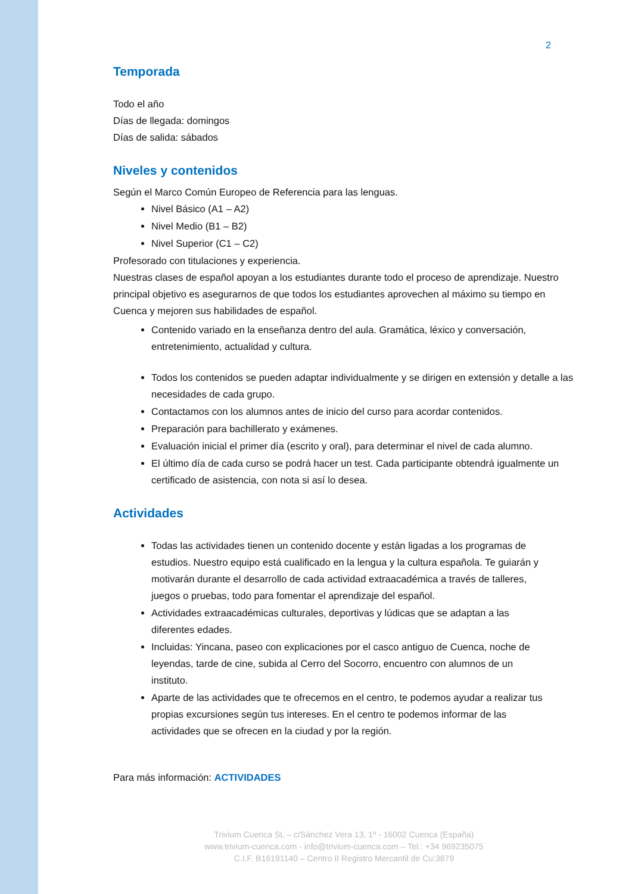2
Temporada
Todo el año
Días de llegada: domingos
Días de salida: sábados
Niveles y contenidos
Según el Marco Común Europeo de Referencia para las lenguas.
Nivel Básico (A1 – A2)
Nivel Medio (B1 – B2)
Nivel Superior (C1 – C2)
Profesorado con titulaciones y experiencia.
Nuestras clases de español apoyan a los estudiantes durante todo el proceso de aprendizaje. Nuestro principal objetivo es asegurarnos de que todos los estudiantes aprovechen al máximo su tiempo en Cuenca y mejoren sus habilidades de español.
Contenido variado en la enseñanza dentro del aula. Gramática, léxico y conversación, entretenimiento, actualidad y cultura.
Todos los contenidos se pueden adaptar individualmente y se dirigen en extensión y detalle a las necesidades de cada grupo.
Contactamos con los alumnos antes de inicio del curso para acordar contenidos.
Preparación para bachillerato y exámenes.
Evaluación inicial el primer día (escrito y oral), para determinar el nivel de cada alumno.
El último día de cada curso se podrá hacer un test. Cada participante obtendrá igualmente un certificado de asistencia, con nota si así lo desea.
Actividades
Todas las actividades tienen un contenido docente y están ligadas a los programas de estudios. Nuestro equipo está cualificado en la lengua y la cultura española. Te guiarán y motivarán durante el desarrollo de cada actividad extraacadémica a través de talleres, juegos o pruebas, todo para fomentar el aprendizaje del español.
Actividades extraacadémicas culturales, deportivas y lúdicas que se adaptan a las diferentes edades.
Incluidas: Yincana, paseo con explicaciones por el casco antiguo de Cuenca, noche de leyendas, tarde de cine, subida al Cerro del Socorro, encuentro con alumnos de un instituto.
Aparte de las actividades que te ofrecemos en el centro, te podemos ayudar a realizar tus propias excursiones según tus intereses. En el centro te podemos informar de las actividades que se ofrecen en la ciudad y por la región.
Para más información: ACTIVIDADES
Trivium Cuenca SL – c/Sánchez Vera 13, 1º - 16002 Cuenca (España)
www.trivium-cuenca.com - info@trivium-cuenca.com – Tel.: +34 969235075
C.I.F. B16191140 – Centro II Registro Mercantil de Cu:3879